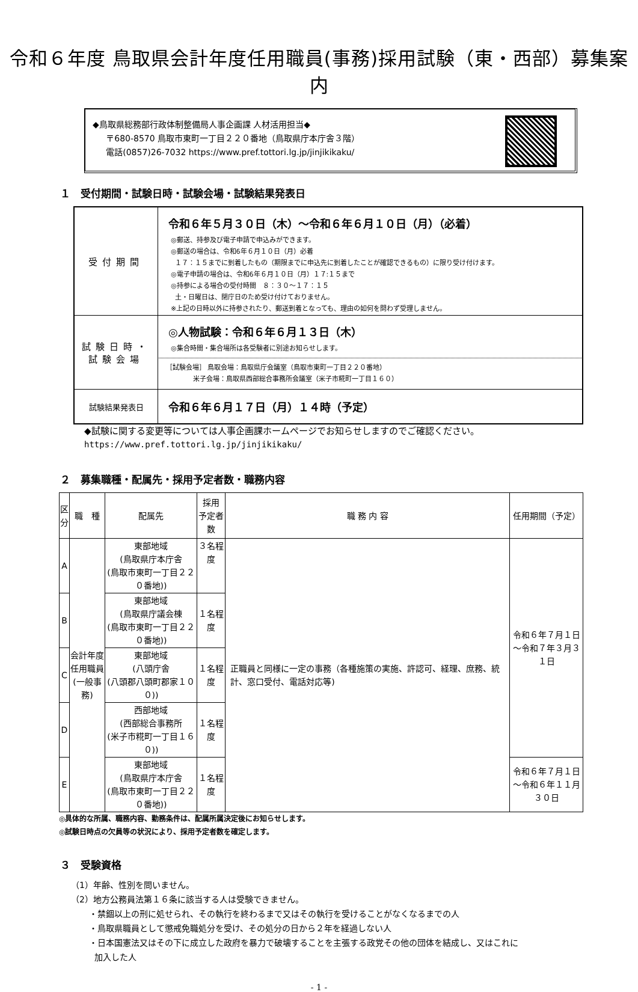令和６年度 鳥取県会計年度任用職員(事務)採用試験（東・西部）募集案内
◆鳥取県総務部行政体制整備局人事企画課 人材活用担当◆
〒680-8570 鳥取市東町一丁目２２０番地（鳥取県庁本庁舎３階）
電話(0857)26-7032 https://www.pref.tottori.lg.jp/jinjikikaku/
１　受付期間・試験日時・試験会場・試験結果発表日
| 受付期間 | 令和６年５月３０日（木）～令和６年６月１０日（月）（必着） ◎郵送、持参及び電子申請で申込みができます。 ◎郵送の場合は、令和6年６月１０日（月）必着 １７：１５までに到着したもの（期限までに申込先に到着したことが確認できるもの）に限り受け付けます。 ◎電子申請の場合は、令和6年６月１０日（月）１７:１５まで ◎持参による場合の受付時間 ８：３０～１７：１５ 土・日曜日は、閉庁日のため受け付けておりません。 ※上記の日時以外に持参されたり、郵送到着となっても、理由の如何を問わず受理しません。 |
| 試験日時・ 試験会場 | ◎人物試験：令和６年６月１３日（木） ◎集合時間・集合場所は各受験者に別途お知らせします。 ［試験会場］ 鳥取会場：鳥取県庁会議室（鳥取市東町一丁目２２０番地） 米子会場：鳥取県西部総合事務所会議室（米子市糀町一丁目１６０） |
| 試験結果発表日 | 令和６年６月１７日（月）１４時（予定） |
◆試験に関する変更等については人事企画課ホームページでお知らせしますのでご確認ください。
https://www.pref.tottori.lg.jp/jinjikikaku/
２　募集職種・配属先・採用予定者数・職務内容
| 区 分 | 職 種 | 配属先 | 採用 予定者数 | 職 務 内 容 | 任用期間（予定） |
| --- | --- | --- | --- | --- | --- |
| A | 会計年度 任用職員 (一般事務) | 東部地域 (鳥取県庁本庁舎 (鳥取市東町一丁目２２０番地)) | ３名程度 | 正職員と同様に一定の事務（各種施策の実施、許認可、経理、庶務、統計、窓口受付、電話対応等) | 令和６年７月１日 ～令和７年３月３１日 |
| B | | 東部地域 (鳥取県庁議会棟 (鳥取市東町一丁目２２０番地)) | １名程度 | | |
| C | | 東部地域 (八頭庁舎 (八頭郡八頭町郡家１００)) | １名程度 | | |
| D | | 西部地域 (西部総合事務所 (米子市糀町一丁目１６０)) | １名程度 | | |
| E | | 東部地域 (鳥取県庁本庁舎 (鳥取市東町一丁目２２０番地)) | １名程度 | | 令和６年７月１日 ～令和６年１１月３０日 |
◎具体的な所属、職務内容、勤務条件は、配属所属決定後にお知らせします。
◎試験日時点の欠員等の状況により、採用予定者数を確定します。
３　受験資格
（1）年齢、性別を問いません。
（2）地方公務員法第１６条に該当する人は受験できません。
・禁錮以上の刑に処せられ、その執行を終わるまで又はその執行を受けることがなくなるまでの人
・鳥取県職員として懲戒免職処分を受け、その処分の日から２年を経過しない人
・日本国憲法又はその下に成立した政府を暴力で破壊することを主張する政党その他の団体を結成し、又はこれに
加入した人
- 1 -